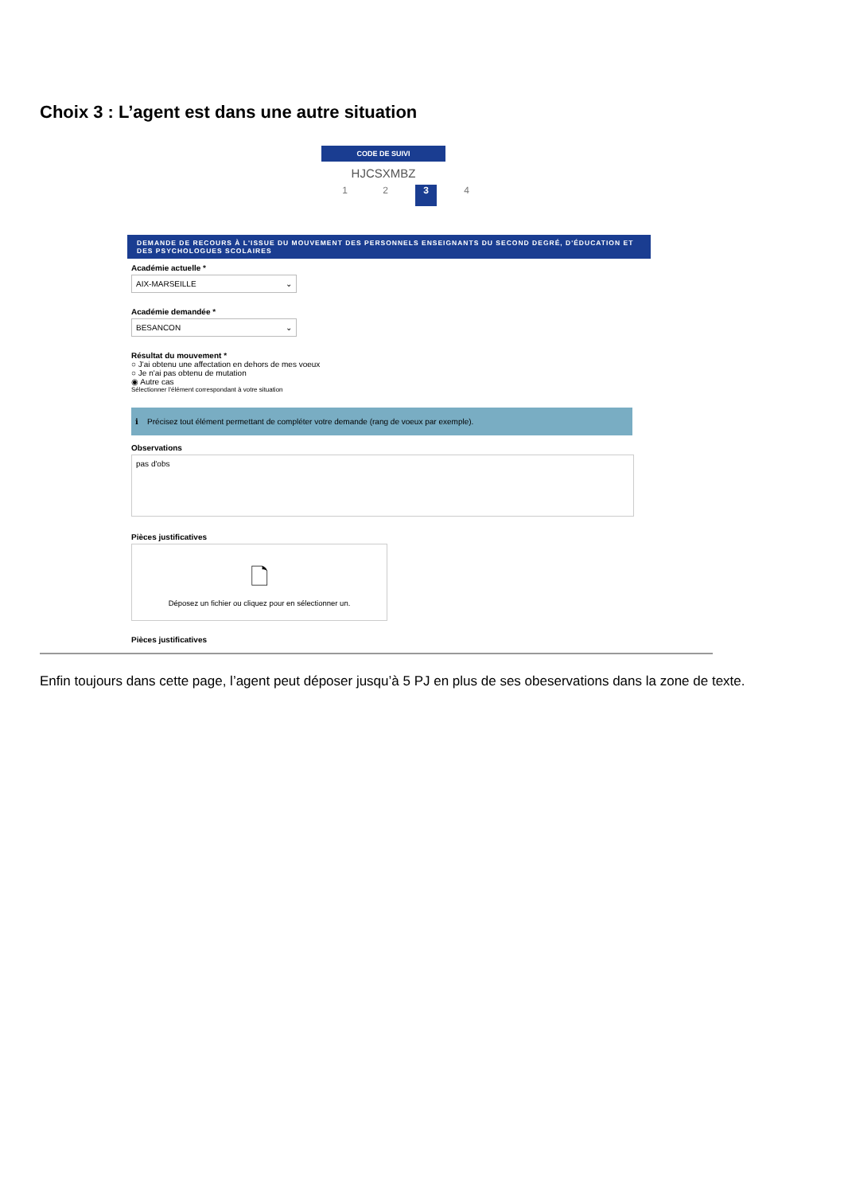Choix 3 : L’agent est dans une autre situation
CODE DE SUIVI
HJCSXMBZ
1 2 3 4
DEMANDE DE RECOURS À L'ISSUE DU MOUVEMENT DES PERSONNELS ENSEIGNANTS DU SECOND DEGRÉ, D'ÉDUCATION ET DES PSYCHOLOGUES SCOLAIRES
Académie actuelle *
AIX-MARSEILLE ⌄
Académie demandée *
BESANCON ⌄
Résultat du mouvement *
○ J'ai obtenu une affectation en dehors de mes voeux
○ Je n'ai pas obtenu de mutation
◉ Autre cas
Sélectionner l'élément correspondant à votre situation
ℹ Précisez tout élément permettant de compléter votre demande (rang de voeux par exemple).
Observations
pas d'obs
Pièces justificatives
🗋
Déposez un fichier ou cliquez pour en sélectionner un.
Pièces justificatives
Enfin toujours dans cette page, l’agent peut déposer jusqu’à 5 PJ en plus de ses obeservations dans la zone de texte.